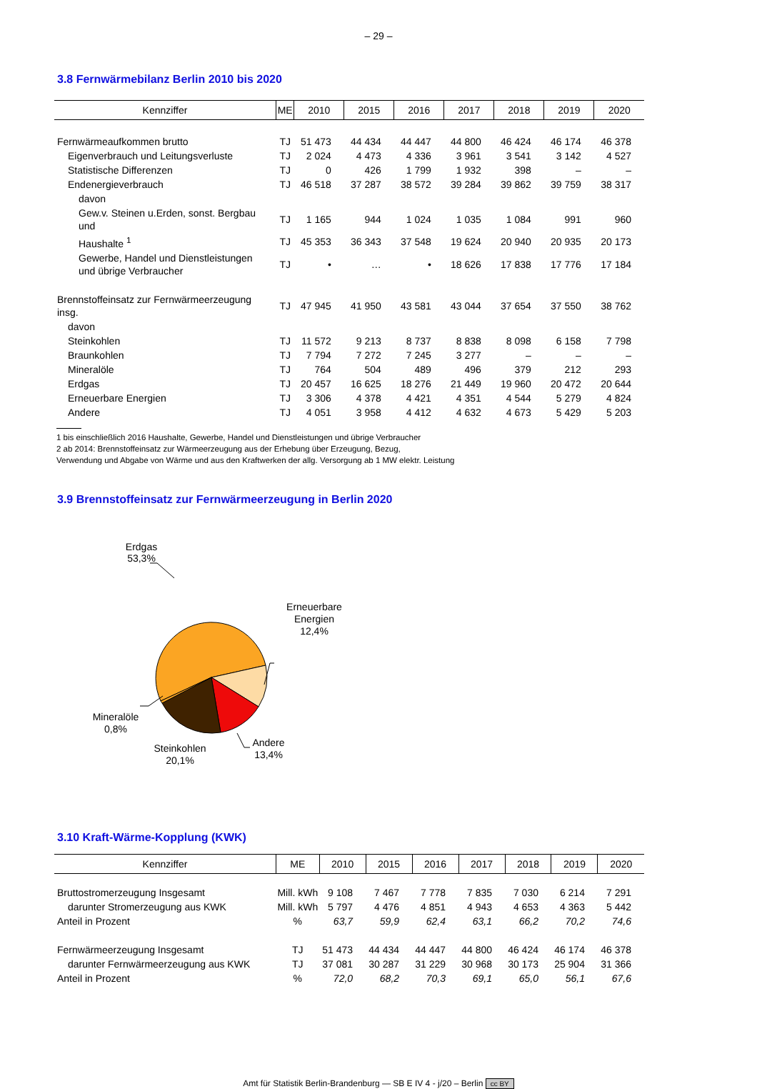– 29 –
3.8 Fernwärmebilanz Berlin 2010 bis 2020
| Kennziffer | ME | 2010 | 2015 | 2016 | 2017 | 2018 | 2019 | 2020 |
| --- | --- | --- | --- | --- | --- | --- | --- | --- |
| Fernwärmeaufkommen brutto | TJ | 51 473 | 44 434 | 44 447 | 44 800 | 46 424 | 46 174 | 46 378 |
| Eigenverbrauch und Leitungsverluste | TJ | 2 024 | 4 473 | 4 336 | 3 961 | 3 541 | 3 142 | 4 527 |
| Statistische Differenzen | TJ | 0 | 426 | 1 799 | 1 932 | 398 | – | – |
| Endenergieverbrauch | TJ | 46 518 | 37 287 | 38 572 | 39 284 | 39 862 | 39 759 | 38 317 |
| davon | | | | | | | | |
| Gew.v. Steinen u.Erden, sonst. Bergbau und | TJ | 1 165 | 944 | 1 024 | 1 035 | 1 084 | 991 | 960 |
| Haushalte <sup>1</sup> | TJ | 45 353 | 36 343 | 37 548 | 19 624 | 20 940 | 20 935 | 20 173 |
| Gewerbe, Handel und Dienstleistungen und übrige Verbraucher | TJ | • | … | • | 18 626 | 17 838 | 17 776 | 17 184 |
| Brennstoffeinsatz zur Fernwärmeerzeugung insg. | TJ | 47 945 | 41 950 | 43 581 | 43 044 | 37 654 | 37 550 | 38 762 |
| davon | | | | | | | | |
| Steinkohlen | TJ | 11 572 | 9 213 | 8 737 | 8 838 | 8 098 | 6 158 | 7 798 |
| Braunkohlen | TJ | 7 794 | 7 272 | 7 245 | 3 277 | – | – | – |
| Mineralöle | TJ | 764 | 504 | 489 | 496 | 379 | 212 | 293 |
| Erdgas | TJ | 20 457 | 16 625 | 18 276 | 21 449 | 19 960 | 20 472 | 20 644 |
| Erneuerbare Energien | TJ | 3 306 | 4 378 | 4 421 | 4 351 | 4 544 | 5 279 | 4 824 |
| Andere | TJ | 4 051 | 3 958 | 4 412 | 4 632 | 4 673 | 5 429 | 5 203 |
1 bis einschließlich 2016 Haushalte, Gewerbe, Handel und Dienstleistungen und übrige Verbraucher
2 ab 2014: Brennstoffeinsatz zur Wärmeerzeugung aus der Erhebung über Erzeugung, Bezug,
Verwendung und Abgabe von Wärme und aus den Kraftwerken der allg. Versorgung ab 1 MW elektr. Leistung
3.9 Brennstoffeinsatz zur Fernwärmeerzeugung in Berlin 2020
Erdgas
53,3%
Erneuerbare
Energien
12,4%
Mineralöle
0,8%
Steinkohlen
20,1%
Andere
13,4%
3.10 Kraft-Wärme-Kopplung (KWK)
| Kennziffer | ME | 2010 | 2015 | 2016 | 2017 | 2018 | 2019 | 2020 |
| --- | --- | --- | --- | --- | --- | --- | --- | --- |
| Bruttostromerzeugung Insgesamt | Mill. kWh | 9 108 | 7 467 | 7 778 | 7 835 | 7 030 | 6 214 | 7 291 |
| darunter Stromerzeugung aus KWK | Mill. kWh | 5 797 | 4 476 | 4 851 | 4 943 | 4 653 | 4 363 | 5 442 |
| Anteil in Prozent | % | 63,7 | 59,9 | 62,4 | 63,1 | 66,2 | 70,2 | 74,6 |
| Fernwärmeerzeugung Insgesamt | TJ | 51 473 | 44 434 | 44 447 | 44 800 | 46 424 | 46 174 | 46 378 |
| darunter Fernwärmeerzeugung aus KWK | TJ | 37 081 | 30 287 | 31 229 | 30 968 | 30 173 | 25 904 | 31 366 |
| Anteil in Prozent | % | 72,0 | 68,2 | 70,3 | 69,1 | 65,0 | 56,1 | 67,6 |
Amt für Statistik Berlin-Brandenburg — SB E IV 4 - j/20 – Berlin cc BY